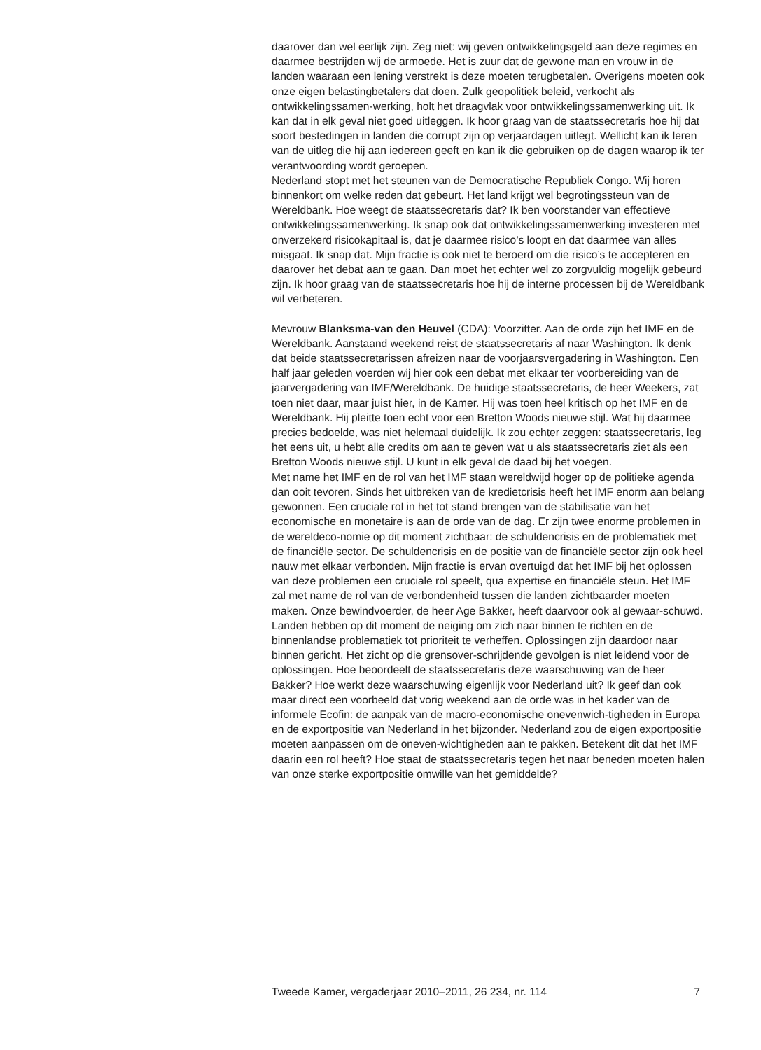daarover dan wel eerlijk zijn. Zeg niet: wij geven ontwikkelingsgeld aan deze regimes en daarmee bestrijden wij de armoede. Het is zuur dat de gewone man en vrouw in de landen waaraan een lening verstrekt is deze moeten terugbetalen. Overigens moeten ook onze eigen belastingbetalers dat doen. Zulk geopolitiek beleid, verkocht als ontwikkelingssamen-werking, holt het draagvlak voor ontwikkelingssamenwerking uit. Ik kan dat in elk geval niet goed uitleggen. Ik hoor graag van de staatssecretaris hoe hij dat soort bestedingen in landen die corrupt zijn op verjaardagen uitlegt. Wellicht kan ik leren van de uitleg die hij aan iedereen geeft en kan ik die gebruiken op de dagen waarop ik ter verantwoording wordt geroepen.
Nederland stopt met het steunen van de Democratische Republiek Congo. Wij horen binnenkort om welke reden dat gebeurt. Het land krijgt wel begrotingssteun van de Wereldbank. Hoe weegt de staatssecretaris dat? Ik ben voorstander van effectieve ontwikkelingssamenwerking. Ik snap ook dat ontwikkelingssamenwerking investeren met onverzekerd risicokapitaal is, dat je daarmee risico’s loopt en dat daarmee van alles misgaat. Ik snap dat. Mijn fractie is ook niet te beroerd om die risico’s te accepteren en daarover het debat aan te gaan. Dan moet het echter wel zo zorgvuldig mogelijk gebeurd zijn. Ik hoor graag van de staatssecretaris hoe hij de interne processen bij de Wereldbank wil verbeteren.
Mevrouw Blanksma-van den Heuvel (CDA): Voorzitter. Aan de orde zijn het IMF en de Wereldbank. Aanstaand weekend reist de staatssecretaris af naar Washington. Ik denk dat beide staatssecretarissen afreizen naar de voorjaarsvergadering in Washington. Een half jaar geleden voerden wij hier ook een debat met elkaar ter voorbereiding van de jaarvergadering van IMF/Wereldbank. De huidige staatssecretaris, de heer Weekers, zat toen niet daar, maar juist hier, in de Kamer. Hij was toen heel kritisch op het IMF en de Wereldbank. Hij pleitte toen echt voor een Bretton Woods nieuwe stijl. Wat hij daarmee precies bedoelde, was niet helemaal duidelijk. Ik zou echter zeggen: staatssecretaris, leg het eens uit, u hebt alle credits om aan te geven wat u als staatssecretaris ziet als een Bretton Woods nieuwe stijl. U kunt in elk geval de daad bij het voegen.
Met name het IMF en de rol van het IMF staan wereldwijd hoger op de politieke agenda dan ooit tevoren. Sinds het uitbreken van de kredietcrisis heeft het IMF enorm aan belang gewonnen. Een cruciale rol in het tot stand brengen van de stabilisatie van het economische en monetaire is aan de orde van de dag. Er zijn twee enorme problemen in de wereldeco-nomie op dit moment zichtbaar: de schuldencrisis en de problematiek met de financiële sector. De schuldencrisis en de positie van de financiële sector zijn ook heel nauw met elkaar verbonden. Mijn fractie is ervan overtuigd dat het IMF bij het oplossen van deze problemen een cruciale rol speelt, qua expertise en financiële steun. Het IMF zal met name de rol van de verbondenheid tussen die landen zichtbaarder moeten maken. Onze bewindvoerder, de heer Age Bakker, heeft daarvoor ook al gewaar-schuwd. Landen hebben op dit moment de neiging om zich naar binnen te richten en de binnenlandse problematiek tot prioriteit te verheffen. Oplossingen zijn daardoor naar binnen gericht. Het zicht op die grensover-schrijdende gevolgen is niet leidend voor de oplossingen. Hoe beoordeelt de staatssecretaris deze waarschuwing van de heer Bakker? Hoe werkt deze waarschuwing eigenlijk voor Nederland uit? Ik geef dan ook maar direct een voorbeeld dat vorig weekend aan de orde was in het kader van de informele Ecofin: de aanpak van de macro-economische onevenwich-tigheden in Europa en de exportpositie van Nederland in het bijzonder. Nederland zou de eigen exportpositie moeten aanpassen om de oneven-wichtigheden aan te pakken. Betekent dit dat het IMF daarin een rol heeft? Hoe staat de staatssecretaris tegen het naar beneden moeten halen van onze sterke exportpositie omwille van het gemiddelde?
Tweede Kamer, vergaderjaar 2010–2011, 26 234, nr. 114 7